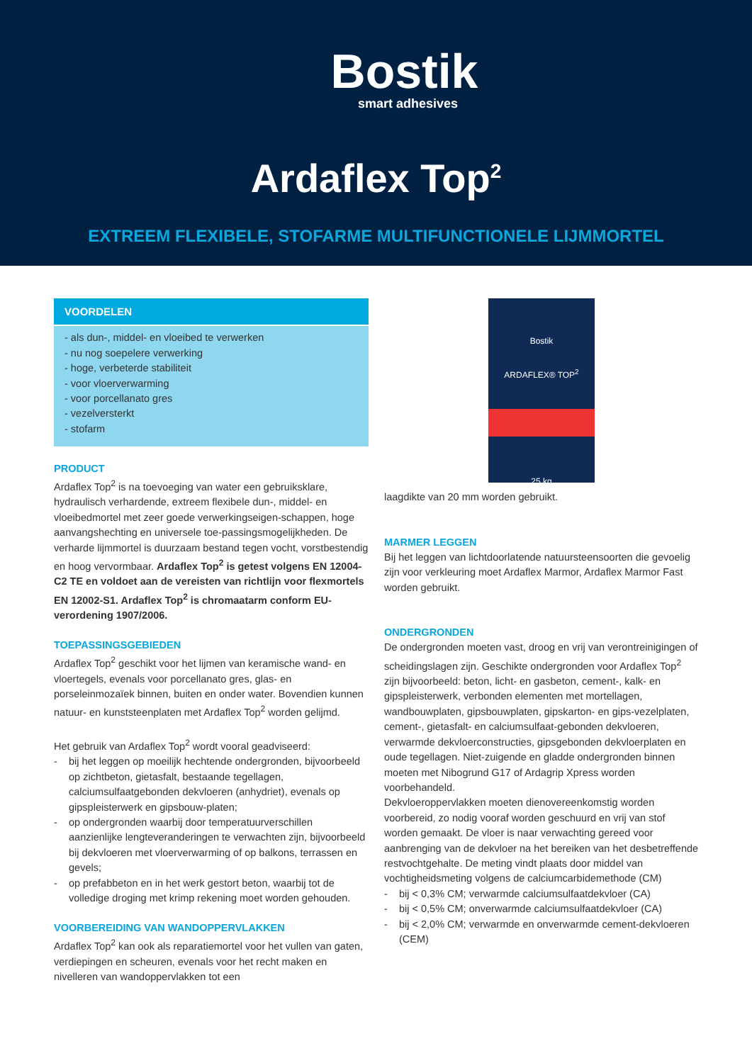Bostik
smart adhesives
Ardaflex Top<sup>2</sup>
EXTREEM FLEXIBELE, STOFARME MULTIFUNCTIONELE LIJMMORTEL
VOORDELEN
- als dun-, middel- en vloeibed te verwerken
- nu nog soepelere verwerking
- hoge, verbeterde stabiliteit
- voor vloerverwarming
- voor porcellanato gres
- vezelversterkt
- stofarm
PRODUCT
Ardaflex Top<sup>2</sup> is na toevoeging van water een gebruiksklare, hydraulisch verhardende, extreem flexibele dun-, middel- en vloeibedmortel met zeer goede verwerkingseigen-schappen, hoge aanvangshechting en universele toe-passingsmogelijkheden. De verharde lijmmortel is duurzaam bestand tegen vocht, vorstbestendig en hoog vervormbaar. Ardaflex Top<sup>2</sup> is getest volgens EN 12004-C2 TE en voldoet aan de vereisten van richtlijn voor flexmortels EN 12002-S1. Ardaflex Top<sup>2</sup> is chromaatarm conform EU-verordening 1907/2006.
TOEPASSINGSGEBIEDEN
Ardaflex Top<sup>2</sup> geschikt voor het lijmen van keramische wand- en vloertegels, evenals voor porcellanato gres, glas- en porseleinmozaïek binnen, buiten en onder water. Bovendien kunnen natuur- en kunststeenplaten met Ardaflex Top<sup>2</sup> worden gelijmd.
Het gebruik van Ardaflex Top<sup>2</sup> wordt vooral geadviseerd:
- bij het leggen op moeilijk hechtende ondergronden, bijvoorbeeld op zichtbeton, gietasfalt, bestaande tegellagen, calciumsulfaatgebonden dekvloeren (anhydriet), evenals op gipspleisterwerk en gipsbouw-platen;
- op ondergronden waarbij door temperatuurverschillen aanzienlijke lengteveranderingen te verwachten zijn, bijvoorbeeld bij dekvloeren met vloerverwarming of op balkons, terrassen en gevels;
- op prefabbeton en in het werk gestort beton, waarbij tot de volledige droging met krimp rekening moet worden gehouden.
VOORBEREIDING VAN WANDOPPERVLAKKEN
Ardaflex Top<sup>2</sup> kan ook als reparatiemortel voor het vullen van gaten, verdiepingen en scheuren, evenals voor het recht maken en nivelleren van wandoppervlakken tot een
Bostik
ARDAFLEX® TOP<sup>2</sup>
25 kg
laagdikte van 20 mm worden gebruikt.
MARMER LEGGEN
Bij het leggen van lichtdoorlatende natuursteensoorten die gevoelig zijn voor verkleuring moet Ardaflex Marmor, Ardaflex Marmor Fast worden gebruikt.
ONDERGRONDEN
De ondergronden moeten vast, droog en vrij van verontreinigingen of scheidingslagen zijn. Geschikte ondergronden voor Ardaflex Top<sup>2</sup> zijn bijvoorbeeld: beton, licht- en gasbeton, cement-, kalk- en gipspleisterwerk, verbonden elementen met mortellagen, wandbouwplaten, gipsbouwplaten, gipskarton- en gips-vezelplaten, cement-, gietasfalt- en calciumsulfaat-gebonden dekvloeren, verwarmde dekvloerconstructies, gipsgebonden dekvloerplaten en oude tegellagen. Niet-zuigende en gladde ondergronden binnen moeten met Nibogrund G17 of Ardagrip Xpress worden voorbehandeld.
Dekvloeroppervlakken moeten dienovereenkomstig worden voorbereid, zo nodig vooraf worden geschuurd en vrij van stof worden gemaakt. De vloer is naar verwachting gereed voor aanbrenging van de dekvloer na het bereiken van het desbetreffende restvochtgehalte. De meting vindt plaats door middel van vochtigheidsmeting volgens de calciumcarbidemethode (CM)
- bij < 0,3% CM; verwarmde calciumsulfaatdekvloer (CA)
- bij < 0,5% CM; onverwarmde calciumsulfaatdekvloer (CA)
- bij < 2,0% CM; verwarmde en onverwarmde cement-dekvloeren (CEM)